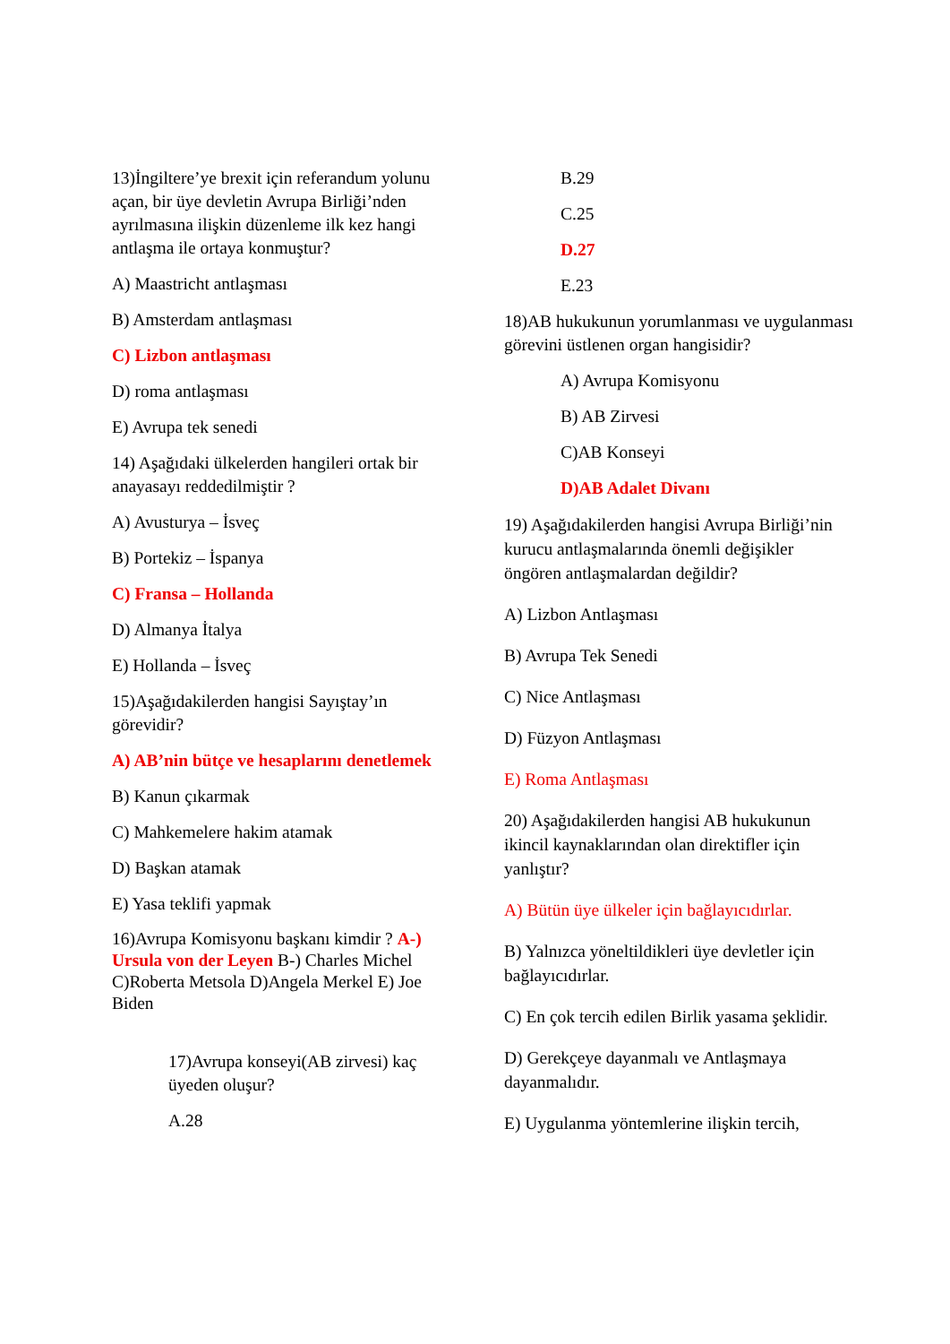13)İngiltere’ye brexit için referandum yolunu açan, bir üye devletin Avrupa Birliği’nden ayrılmasına ilişkin düzenleme ilk kez hangi antlaşma ile ortaya konmuştur?
A) Maastricht antlaşması
B) Amsterdam antlaşması
C) Lizbon antlaşması
D) roma antlaşması
E) Avrupa tek senedi
14) Aşağıdaki ülkelerden hangileri ortak bir anayasayı reddedilmiştir ?
A) Avusturya – İsveç
B) Portekiz – İspanya
C) Fransa – Hollanda
D) Almanya İtalya
E) Hollanda – İsveç
15)Aşağıdakilerden hangisi Sayıştay’ın görevidir?
A) AB’nin bütçe ve hesaplarını denetlemek
B) Kanun çıkarmak
C) Mahkemelere hakim atamak
D) Başkan atamak
E) Yasa teklifi yapmak
16)Avrupa Komisyonu başkanı kimdir ? A-) Ursula von der Leyen B-) Charles Michel C)Roberta Metsola D)Angela Merkel E) Joe Biden
17)Avrupa konseyi(AB zirvesi) kaç üyeden oluşur?
A.28
B.29
C.25
D.27
E.23
18)AB hukukunun yorumlanması ve uygulanması görevini üstlenen organ hangisidir?
A) Avrupa Komisyonu
B) AB Zirvesi
C)AB Konseyi
D)AB Adalet Divanı
19) Aşağıdakilerden hangisi Avrupa Birliği’nin kurucu antlaşmalarında önemli değişikler öngören antlaşmalardan değildir?
A) Lizbon Antlaşması
B) Avrupa Tek Senedi
C) Nice Antlaşması
D) Füzyon Antlaşması
E) Roma Antlaşması
20) Aşağıdakilerden hangisi AB hukukunun ikincil kaynaklarından olan direktifler için yanlıştır?
A) Bütün üye ülkeler için bağlayıcıdırlar.
B) Yalnızca yöneltildikleri üye devletler için bağlayıcıdırlar.
C) En çok tercih edilen Birlik yasama şeklidir.
D) Gerekçeye dayanmalı ve Antlaşmaya dayanmalıdır.
E) Uygulanma yöntemlerine ilişkin tercih,